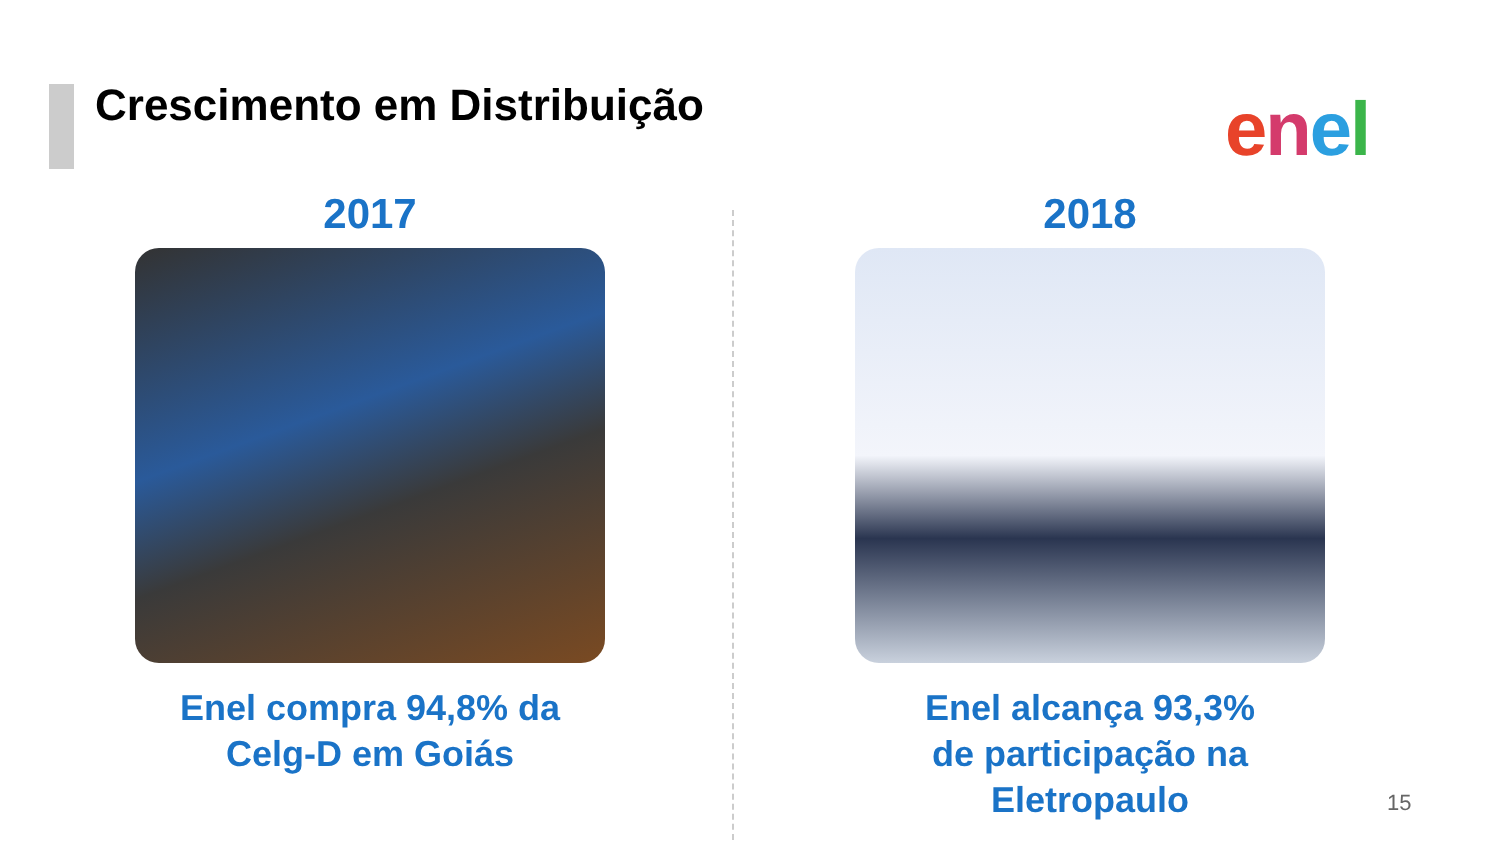Crescimento em Distribuição enel
2017
Enel compra 94,8% da
Celg-D em Goiás
2018
Enel alcança 93,3%
de participação na
Eletropaulo
15